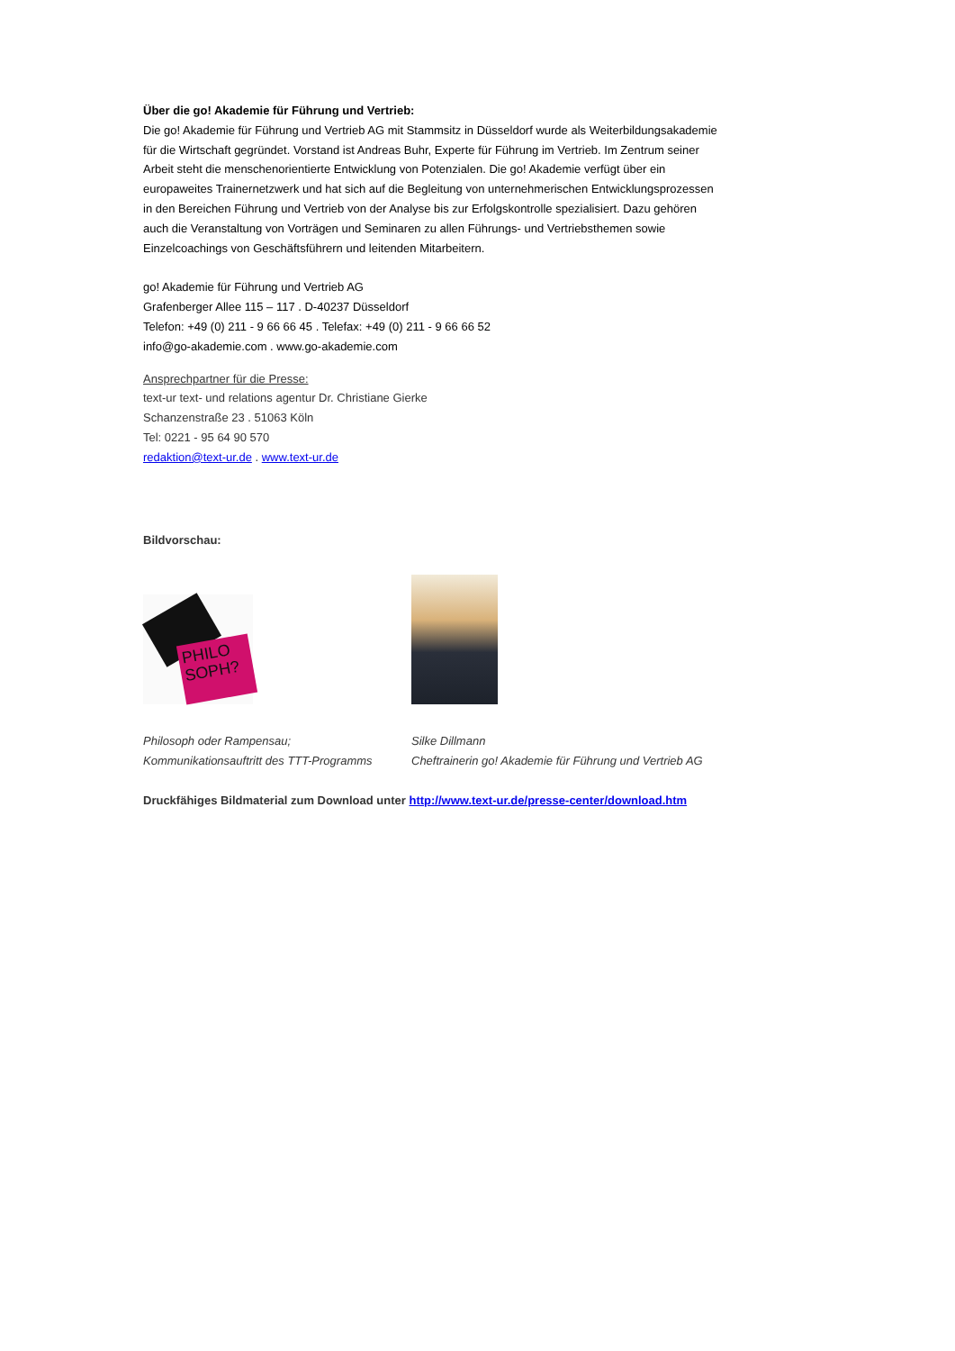Über die go! Akademie für Führung und Vertrieb:
Die go! Akademie für Führung und Vertrieb AG mit Stammsitz in Düsseldorf wurde als Weiterbildungsakademie für die Wirtschaft gegründet. Vorstand ist Andreas Buhr, Experte für Führung im Vertrieb. Im Zentrum seiner Arbeit steht die menschenorientierte Entwicklung von Potenzialen. Die go! Akademie verfügt über ein europaweites Trainernetzwerk und hat sich auf die Begleitung von unternehmerischen Entwicklungsprozessen in den Bereichen Führung und Vertrieb von der Analyse bis zur Erfolgskontrolle spezialisiert. Dazu gehören auch die Veranstaltung von Vorträgen und Seminaren zu allen Führungs- und Vertriebsthemen sowie Einzelcoachings von Geschäftsführern und leitenden Mitarbeitern.
go! Akademie für Führung und Vertrieb AG
Grafenberger Allee 115 – 117 . D-40237 Düsseldorf
Telefon: +49 (0) 211 - 9 66 66 45 . Telefax: +49 (0) 211 - 9 66 66 52
info@go-akademie.com . www.go-akademie.com
Ansprechpartner für die Presse:
text-ur text- und relations agentur Dr. Christiane Gierke
Schanzenstraße 23 . 51063 Köln
Tel: 0221 - 95 64 90 570
redaktion@text-ur.de . www.text-ur.de
Bildvorschau:
PHILO SOPH?
Philosoph oder Rampensau;
Kommunikationsauftritt des TTT-Programms
Silke Dillmann
Cheftrainerin go! Akademie für Führung und Vertrieb AG
Druckfähiges Bildmaterial zum Download unter http://www.text-ur.de/presse-center/download.htm